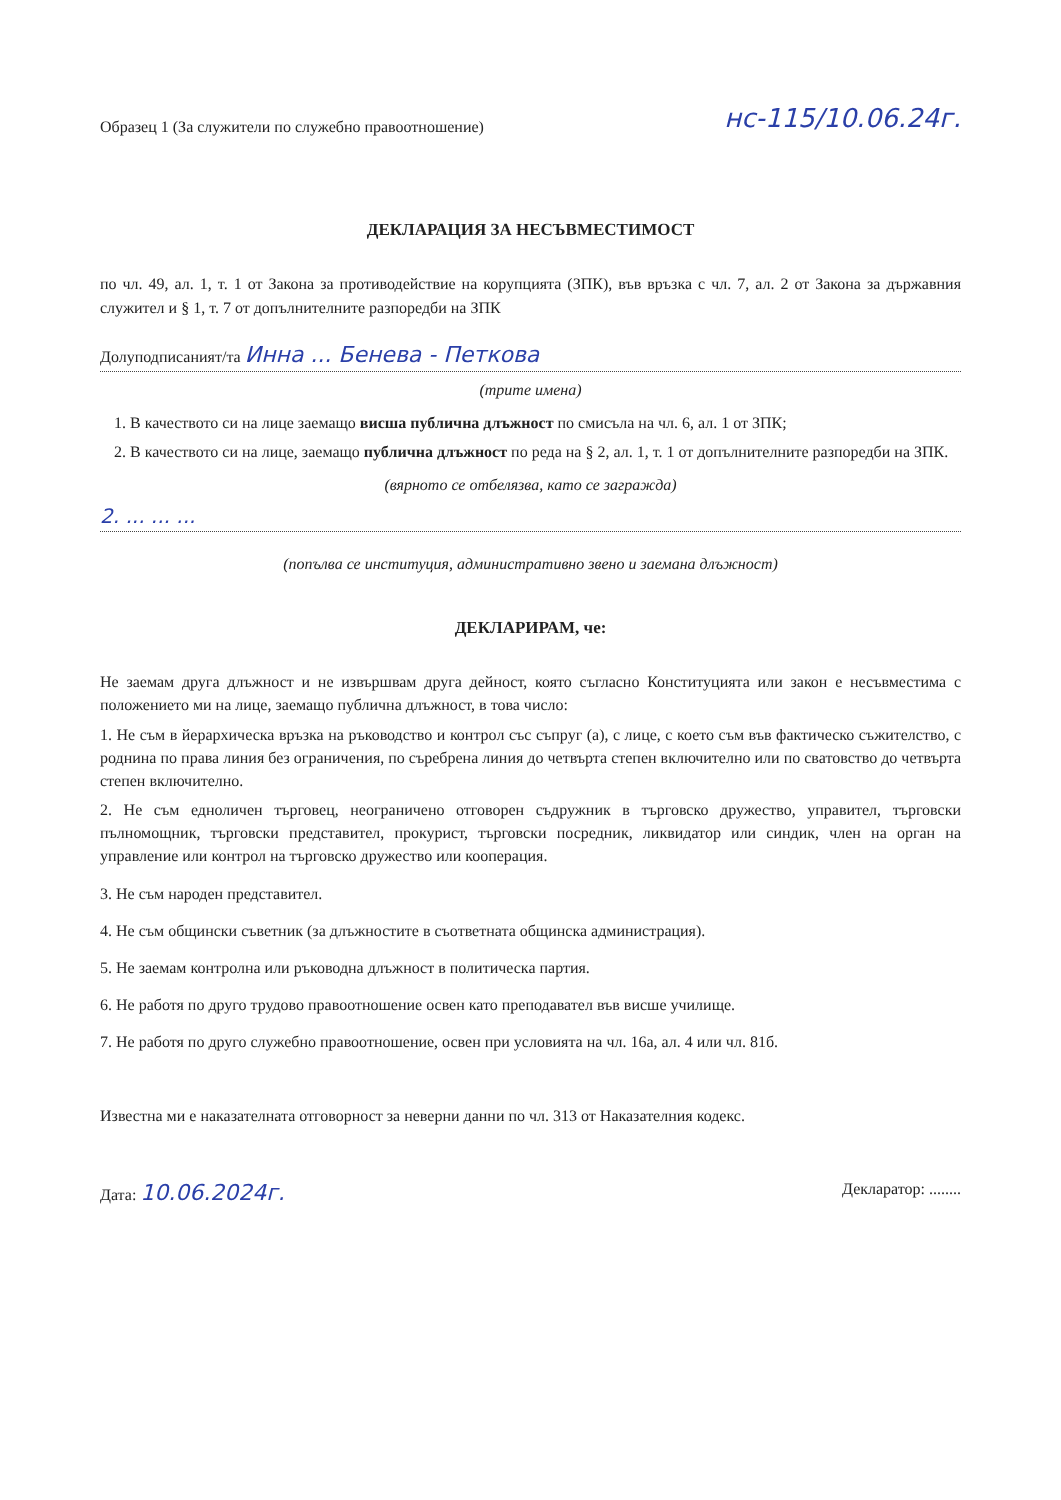Образец 1 (За служители по служебно правоотношение) нс-115/10.06.24г.
ДЕКЛАРАЦИЯ ЗА НЕСЪВМЕСТИМОСТ
по чл. 49, ал. 1, т. 1 от Закона за противодействие на корупцията (ЗПК), във връзка с чл. 7, ал. 2 от Закона за държавния служител и § 1, т. 7 от допълнителните разпоредби на ЗПК
Долуподписаният/та Инна ... Бенева - Петкова
(трите имена)
1. В качеството си на лице заемащо висша публична длъжност по смисъла на чл. 6, ал. 1 от ЗПК;
2. В качеството си на лице, заемащо публична длъжност по реда на § 2, ал. 1, т. 1 от допълнителните разпоредби на ЗПК.
(вярното се отбелязва, като се загражда)
2. ... ... ...
(попълва се институция, административно звено и заемана длъжност)
ДЕКЛАРИРАМ, че:
Не заемам друга длъжност и не извършвам друга дейност, която съгласно Конституцията или закон е несъвместима с положението ми на лице, заемащо публична длъжност, в това число:
1. Не съм в йерархическа връзка на ръководство и контрол със съпруг (а), с лице, с което съм във фактическо съжителство, с роднина по права линия без ограничения, по съребрена линия до четвърта степен включително или по сватовство до четвърта степен включително.
2. Не съм едноличен търговец, неограничено отговорен съдружник в търговско дружество, управител, търговски пълномощник, търговски представител, прокурист, търговски посредник, ликвидатор или синдик, член на орган на управление или контрол на търговско дружество или кооперация.
3. Не съм народен представител.
4. Не съм общински съветник (за длъжностите в съответната общинска администрация).
5. Не заемам контролна или ръководна длъжност в политическа партия.
6. Не работя по друго трудово правоотношение освен като преподавател във висше училище.
7. Не работя по друго служебно правоотношение, освен при условията на чл. 16а, ал. 4 или чл. 81б.
Известна ми е наказателната отговорност за неверни данни по чл. 313 от Наказателния кодекс.
Дата: 10.06.2024г. Декларатор: ........